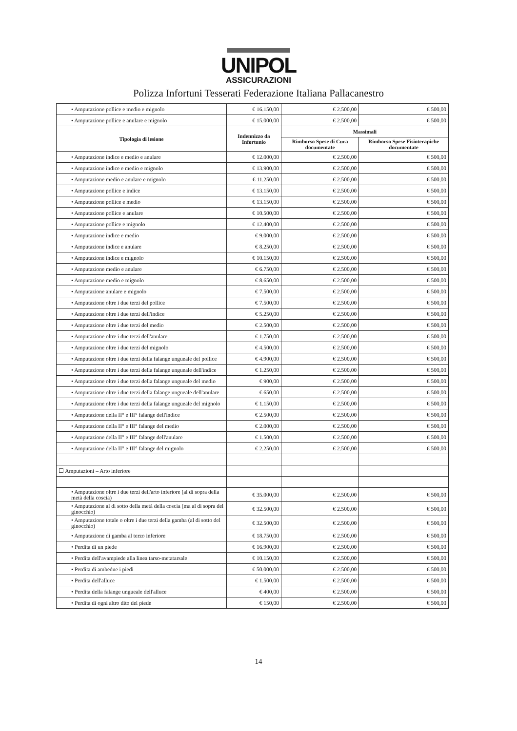UNIPOL
ASSICURAZIONI
Polizza Infortuni Tesserati Federazione Italiana Pallacanestro
| • Amputazione pollice e medio e mignolo | € 16.150,00 | € 2.500,00 | € 500,00 |
| • Amputazione pollice e anulare e mignolo | € 15.000,00 | € 2.500,00 | € 500,00 |
| Tipologia di lesione | Indennizzo da Infortunio | Massimali | |
| | | Rimborso Spese di Cura documentate | Rimborso Spese Fisioterapiche documentate |
| • Amputazione indice e medio e anulare | € 12.000,00 | € 2.500,00 | € 500,00 |
| • Amputazione indice e medio e mignolo | € 13.900,00 | € 2.500,00 | € 500,00 |
| • Amputazione medio e anulare e mignolo | € 11.250,00 | € 2.500,00 | € 500,00 |
| • Amputazione pollice e indice | € 13.150,00 | € 2.500,00 | € 500,00 |
| • Amputazione pollice e medio | € 13.150,00 | € 2.500,00 | € 500,00 |
| • Amputazione pollice e anulare | € 10.500,00 | € 2.500,00 | € 500,00 |
| • Amputazione pollice e mignolo | € 12.400,00 | € 2.500,00 | € 500,00 |
| • Amputazione indice e medio | € 9.000,00 | € 2.500,00 | € 500,00 |
| • Amputazione indice e anulare | € 8.250,00 | € 2.500,00 | € 500,00 |
| • Amputazione indice e mignolo | € 10.150,00 | € 2.500,00 | € 500,00 |
| • Amputazione medio e anulare | € 6.750,00 | € 2.500,00 | € 500,00 |
| • Amputazione medio e mignolo | € 8.650,00 | € 2.500,00 | € 500,00 |
| • Amputazione anulare e mignolo | € 7.500,00 | € 2.500,00 | € 500,00 |
| • Amputazione oltre i due terzi del pollice | € 7.500,00 | € 2.500,00 | € 500,00 |
| • Amputazione oltre i due terzi dell'indice | € 5.250,00 | € 2.500,00 | € 500,00 |
| • Amputazione oltre i due terzi del medio | € 2.500,00 | € 2.500,00 | € 500,00 |
| • Amputazione oltre i due terzi dell'anulare | € 1.750,00 | € 2.500,00 | € 500,00 |
| • Amputazione oltre i due terzi del mignolo | € 4.500,00 | € 2.500,00 | € 500,00 |
| • Amputazione oltre i due terzi della falange ungueale del pollice | € 4.900,00 | € 2.500,00 | € 500,00 |
| • Amputazione oltre i due terzi della falange ungueale dell'indice | € 1.250,00 | € 2.500,00 | € 500,00 |
| • Amputazione oltre i due terzi della falange ungueale del medio | € 900,00 | € 2.500,00 | € 500,00 |
| • Amputazione oltre i due terzi della falange ungueale dell'anulare | € 650,00 | € 2.500,00 | € 500,00 |
| • Amputazione oltre i due terzi della falange ungueale del mignolo | € 1.150,00 | € 2.500,00 | € 500,00 |
| • Amputazione della II° e III° falange dell'indice | € 2.500,00 | € 2.500,00 | € 500,00 |
| • Amputazione della II° e III° falange del medio | € 2.000,00 | € 2.500,00 | € 500,00 |
| • Amputazione della II° e III° falange dell'anulare | € 1.500,00 | € 2.500,00 | € 500,00 |
| • Amputazione della II° e III° falange del mignolo | € 2.250,00 | € 2.500,00 | € 500,00 |
| ☐ Amputazioni – Arto inferiore | | | |
| • Amputazione oltre i due terzi dell'arto inferiore (al di sopra della metà della coscia) | € 35.000,00 | € 2.500,00 | € 500,00 |
| • Amputazione al di sotto della metà della coscia (ma al di sopra del ginocchio) | € 32.500,00 | € 2.500,00 | € 500,00 |
| • Amputazione totale o oltre i due terzi della gamba (al di sotto del ginocchio) | € 32.500,00 | € 2.500,00 | € 500,00 |
| • Amputazione di gamba al terzo inferiore | € 18.750,00 | € 2.500,00 | € 500,00 |
| • Perdita di un piede | € 16.900,00 | € 2.500,00 | € 500,00 |
| • Perdita dell'avampiede alla linea tarso-metatarsale | € 10.150,00 | € 2.500,00 | € 500,00 |
| • Perdita di ambedue i piedi | € 50.000,00 | € 2.500,00 | € 500,00 |
| • Perdita dell'alluce | € 1.500,00 | € 2.500,00 | € 500,00 |
| • Perdita della falange ungueale dell'alluce | € 400,00 | € 2.500,00 | € 500,00 |
| • Perdita di ogni altro dito del piede | € 150,00 | € 2.500,00 | € 500,00 |
14